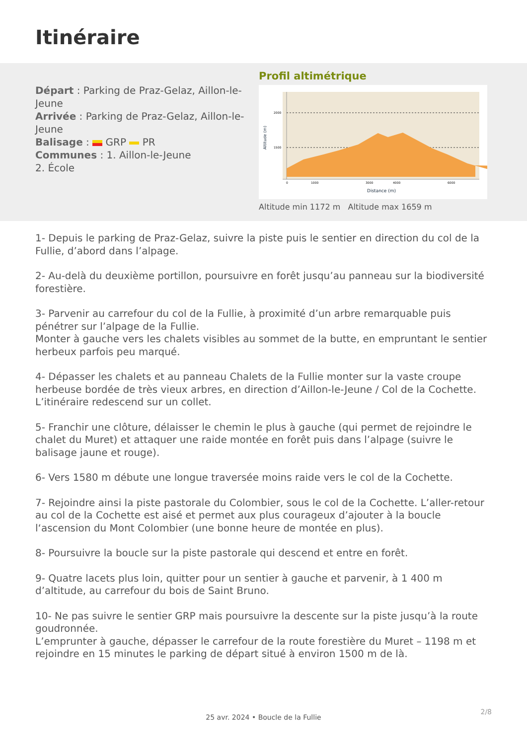Itinéraire
Départ : Parking de Praz-Gelaz, Aillon-le-Jeune
Arrivée : Parking de Praz-Gelaz, Aillon-le-Jeune
Balisage : GRP PR
Communes : 1. Aillon-le-Jeune
2. École
Profil altimétrique
2000
1500
0
1000
3000
4000
6000
Distance (m)
Altitude (m)
Altitude min 1172 m Altitude max 1659 m
1- Depuis le parking de Praz-Gelaz, suivre la piste puis le sentier en direction du col de la Fullie, d’abord dans l’alpage.
2- Au-delà du deuxième portillon, poursuivre en forêt jusqu’au panneau sur la biodiversité forestière.
3- Parvenir au carrefour du col de la Fullie, à proximité d’un arbre remarquable puis pénétrer sur l’alpage de la Fullie.
Monter à gauche vers les chalets visibles au sommet de la butte, en empruntant le sentier herbeux parfois peu marqué.
4- Dépasser les chalets et au panneau Chalets de la Fullie monter sur la vaste croupe herbeuse bordée de très vieux arbres, en direction d’Aillon-le-Jeune / Col de la Cochette.
L’itinéraire redescend sur un collet.
5- Franchir une clôture, délaisser le chemin le plus à gauche (qui permet de rejoindre le chalet du Muret) et attaquer une raide montée en forêt puis dans l’alpage (suivre le balisage jaune et rouge).
6- Vers 1580 m débute une longue traversée moins raide vers le col de la Cochette.
7- Rejoindre ainsi la piste pastorale du Colombier, sous le col de la Cochette. L’aller-retour au col de la Cochette est aisé et permet aux plus courageux d’ajouter à la boucle l‘ascension du Mont Colombier (une bonne heure de montée en plus).
8- Poursuivre la boucle sur la piste pastorale qui descend et entre en forêt.
9- Quatre lacets plus loin, quitter pour un sentier à gauche et parvenir, à 1 400 m d’altitude, au carrefour du bois de Saint Bruno.
10- Ne pas suivre le sentier GRP mais poursuivre la descente sur la piste jusqu’à la route goudronnée.
L’emprunter à gauche, dépasser le carrefour de la route forestière du Muret – 1198 m et rejoindre en 15 minutes le parking de départ situé à environ 1500 m de là.
2/8
25 avr. 2024 • Boucle de la Fullie